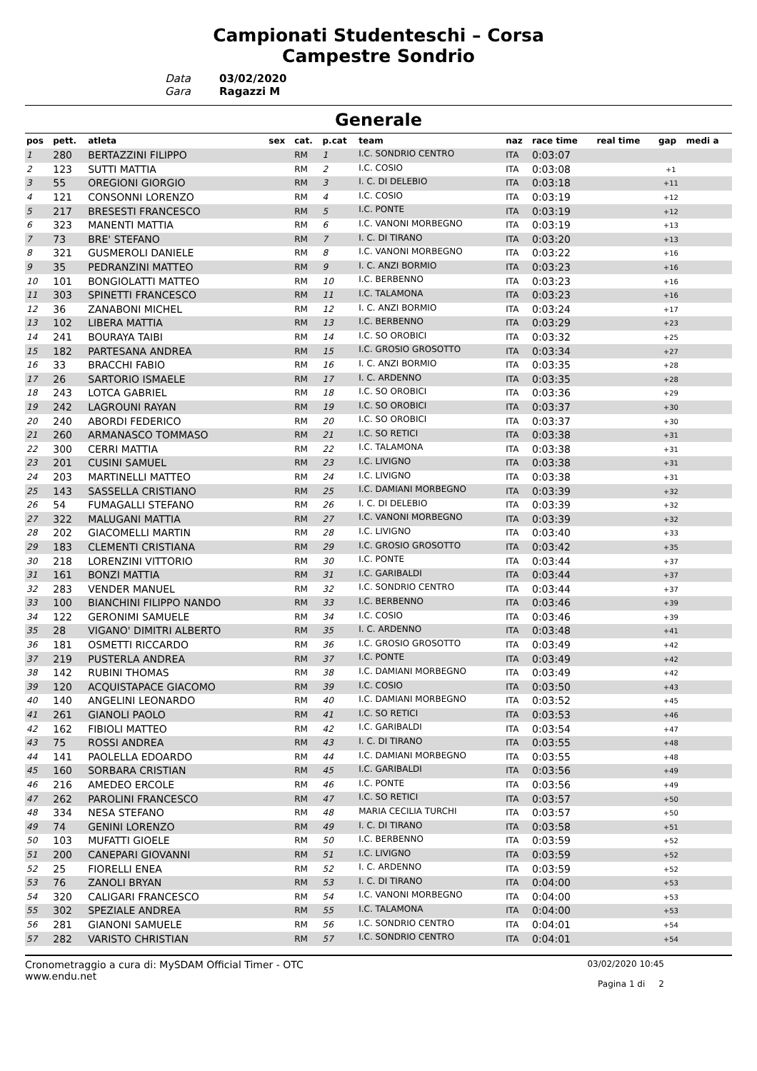Campionati Studenteschi – Corsa
Campestre Sondrio
Data
Gara
03/02/2020
Ragazzi M
Generale
| pos | pett. | atleta | sex | cat. | p.cat | team | naz | race time | real time | gap | medi a |
| --- | --- | --- | --- | --- | --- | --- | --- | --- | --- | --- | --- |
| 1 | 280 | BERTAZZINI FILIPPO | | RM | 1 | I.C. SONDRIO CENTRO | ITA | 0:03:07 | | | |
| 2 | 123 | SUTTI MATTIA | | RM | 2 | I.C. COSIO | ITA | 0:03:08 | | +1 | |
| 3 | 55 | OREGIONI GIORGIO | | RM | 3 | I. C. DI DELEBIO | ITA | 0:03:18 | | +11 | |
| 4 | 121 | CONSONNI LORENZO | | RM | 4 | I.C. COSIO | ITA | 0:03:19 | | +12 | |
| 5 | 217 | BRESESTI FRANCESCO | | RM | 5 | I.C. PONTE | ITA | 0:03:19 | | +12 | |
| 6 | 323 | MANENTI MATTIA | | RM | 6 | I.C. VANONI MORBEGNO | ITA | 0:03:19 | | +13 | |
| 7 | 73 | BRE' STEFANO | | RM | 7 | I. C. DI TIRANO | ITA | 0:03:20 | | +13 | |
| 8 | 321 | GUSMEROLI DANIELE | | RM | 8 | I.C. VANONI MORBEGNO | ITA | 0:03:22 | | +16 | |
| 9 | 35 | PEDRANZINI MATTEO | | RM | 9 | I. C. ANZI BORMIO | ITA | 0:03:23 | | +16 | |
| 10 | 101 | BONGIOLATTI MATTEO | | RM | 10 | I.C. BERBENNO | ITA | 0:03:23 | | +16 | |
| 11 | 303 | SPINETTI FRANCESCO | | RM | 11 | I.C. TALAMONA | ITA | 0:03:23 | | +16 | |
| 12 | 36 | ZANABONI MICHEL | | RM | 12 | I. C. ANZI BORMIO | ITA | 0:03:24 | | +17 | |
| 13 | 102 | LIBERA MATTIA | | RM | 13 | I.C. BERBENNO | ITA | 0:03:29 | | +23 | |
| 14 | 241 | BOURAYA TAIBI | | RM | 14 | I.C. SO OROBICI | ITA | 0:03:32 | | +25 | |
| 15 | 182 | PARTESANA ANDREA | | RM | 15 | I.C. GROSIO GROSOTTO | ITA | 0:03:34 | | +27 | |
| 16 | 33 | BRACCHI FABIO | | RM | 16 | I. C. ANZI BORMIO | ITA | 0:03:35 | | +28 | |
| 17 | 26 | SARTORIO ISMAELE | | RM | 17 | I. C. ARDENNO | ITA | 0:03:35 | | +28 | |
| 18 | 243 | LOTCA GABRIEL | | RM | 18 | I.C. SO OROBICI | ITA | 0:03:36 | | +29 | |
| 19 | 242 | LAGROUNI RAYAN | | RM | 19 | I.C. SO OROBICI | ITA | 0:03:37 | | +30 | |
| 20 | 240 | ABORDI FEDERICO | | RM | 20 | I.C. SO OROBICI | ITA | 0:03:37 | | +30 | |
| 21 | 260 | ARMANASCO TOMMASO | | RM | 21 | I.C. SO RETICI | ITA | 0:03:38 | | +31 | |
| 22 | 300 | CERRI MATTIA | | RM | 22 | I.C. TALAMONA | ITA | 0:03:38 | | +31 | |
| 23 | 201 | CUSINI SAMUEL | | RM | 23 | I.C. LIVIGNO | ITA | 0:03:38 | | +31 | |
| 24 | 203 | MARTINELLI MATTEO | | RM | 24 | I.C. LIVIGNO | ITA | 0:03:38 | | +31 | |
| 25 | 143 | SASSELLA CRISTIANO | | RM | 25 | I.C. DAMIANI MORBEGNO | ITA | 0:03:39 | | +32 | |
| 26 | 54 | FUMAGALLI STEFANO | | RM | 26 | I. C. DI DELEBIO | ITA | 0:03:39 | | +32 | |
| 27 | 322 | MALUGANI MATTIA | | RM | 27 | I.C. VANONI MORBEGNO | ITA | 0:03:39 | | +32 | |
| 28 | 202 | GIACOMELLI MARTIN | | RM | 28 | I.C. LIVIGNO | ITA | 0:03:40 | | +33 | |
| 29 | 183 | CLEMENTI CRISTIANA | | RM | 29 | I.C. GROSIO GROSOTTO | ITA | 0:03:42 | | +35 | |
| 30 | 218 | LORENZINI VITTORIO | | RM | 30 | I.C. PONTE | ITA | 0:03:44 | | +37 | |
| 31 | 161 | BONZI MATTIA | | RM | 31 | I.C. GARIBALDI | ITA | 0:03:44 | | +37 | |
| 32 | 283 | VENDER MANUEL | | RM | 32 | I.C. SONDRIO CENTRO | ITA | 0:03:44 | | +37 | |
| 33 | 100 | BIANCHINI FILIPPO NANDO | | RM | 33 | I.C. BERBENNO | ITA | 0:03:46 | | +39 | |
| 34 | 122 | GERONIMI SAMUELE | | RM | 34 | I.C. COSIO | ITA | 0:03:46 | | +39 | |
| 35 | 28 | VIGANO' DIMITRI ALBERTO | | RM | 35 | I. C. ARDENNO | ITA | 0:03:48 | | +41 | |
| 36 | 181 | OSMETTI RICCARDO | | RM | 36 | I.C. GROSIO GROSOTTO | ITA | 0:03:49 | | +42 | |
| 37 | 219 | PUSTERLA ANDREA | | RM | 37 | I.C. PONTE | ITA | 0:03:49 | | +42 | |
| 38 | 142 | RUBINI THOMAS | | RM | 38 | I.C. DAMIANI MORBEGNO | ITA | 0:03:49 | | +42 | |
| 39 | 120 | ACQUISTAPACE GIACOMO | | RM | 39 | I.C. COSIO | ITA | 0:03:50 | | +43 | |
| 40 | 140 | ANGELINI LEONARDO | | RM | 40 | I.C. DAMIANI MORBEGNO | ITA | 0:03:52 | | +45 | |
| 41 | 261 | GIANOLI PAOLO | | RM | 41 | I.C. SO RETICI | ITA | 0:03:53 | | +46 | |
| 42 | 162 | FIBIOLI MATTEO | | RM | 42 | I.C. GARIBALDI | ITA | 0:03:54 | | +47 | |
| 43 | 75 | ROSSI ANDREA | | RM | 43 | I. C. DI TIRANO | ITA | 0:03:55 | | +48 | |
| 44 | 141 | PAOLELLA EDOARDO | | RM | 44 | I.C. DAMIANI MORBEGNO | ITA | 0:03:55 | | +48 | |
| 45 | 160 | SORBARA CRISTIAN | | RM | 45 | I.C. GARIBALDI | ITA | 0:03:56 | | +49 | |
| 46 | 216 | AMEDEO ERCOLE | | RM | 46 | I.C. PONTE | ITA | 0:03:56 | | +49 | |
| 47 | 262 | PAROLINI FRANCESCO | | RM | 47 | I.C. SO RETICI | ITA | 0:03:57 | | +50 | |
| 48 | 334 | NESA STEFANO | | RM | 48 | MARIA CECILIA TURCHI | ITA | 0:03:57 | | +50 | |
| 49 | 74 | GENINI LORENZO | | RM | 49 | I. C. DI TIRANO | ITA | 0:03:58 | | +51 | |
| 50 | 103 | MUFATTI GIOELE | | RM | 50 | I.C. BERBENNO | ITA | 0:03:59 | | +52 | |
| 51 | 200 | CANEPARI GIOVANNI | | RM | 51 | I.C. LIVIGNO | ITA | 0:03:59 | | +52 | |
| 52 | 25 | FIORELLI ENEA | | RM | 52 | I. C. ARDENNO | ITA | 0:03:59 | | +52 | |
| 53 | 76 | ZANOLI BRYAN | | RM | 53 | I. C. DI TIRANO | ITA | 0:04:00 | | +53 | |
| 54 | 320 | CALIGARI FRANCESCO | | RM | 54 | I.C. VANONI MORBEGNO | ITA | 0:04:00 | | +53 | |
| 55 | 302 | SPEZIALE ANDREA | | RM | 55 | I.C. TALAMONA | ITA | 0:04:00 | | +53 | |
| 56 | 281 | GIANONI SAMUELE | | RM | 56 | I.C. SONDRIO CENTRO | ITA | 0:04:01 | | +54 | |
| 57 | 282 | VARISTO CHRISTIAN | | RM | 57 | I.C. SONDRIO CENTRO | ITA | 0:04:01 | | +54 | |
Cronometraggio a cura di: MySDAM Official Timer - OTC
www.endu.net
03/02/2020 10:45
Pagina 1 di 2